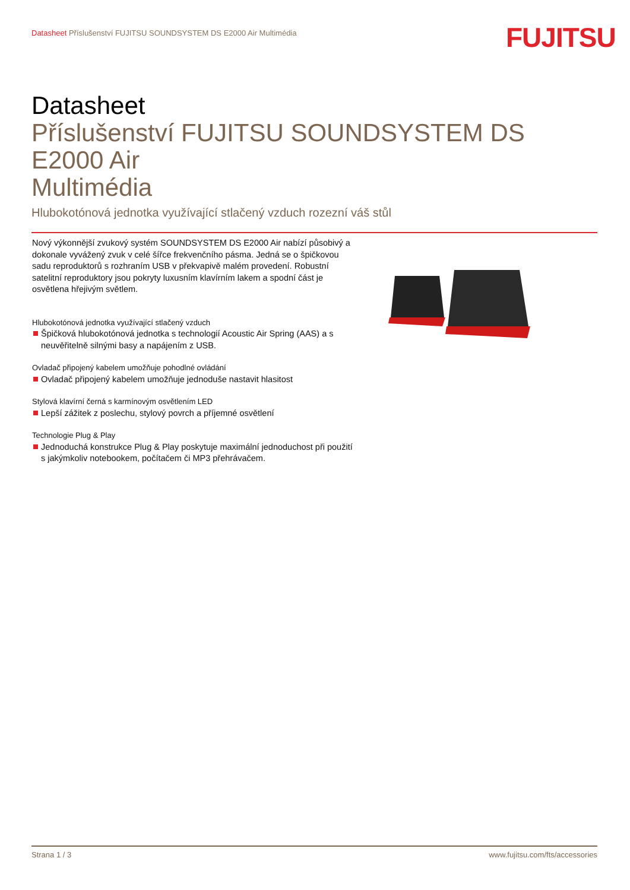Datasheet Příslušenství FUJITSU SOUNDSYSTEM DS E2000 Air Multimédia
FUJITSU
Datasheet
Příslušenství FUJITSU SOUNDSYSTEM DS E2000 Air
Multimédia
Hlubokotónová jednotka využívající stlačený vzduch rozezní váš stůl
Nový výkonnější zvukový systém SOUNDSYSTEM DS E2000 Air nabízí působivý a dokonale vyvážený zvuk v celé šířce frekvenčního pásma. Jedná se o špičkovou sadu reproduktorů s rozhraním USB v překvapivě malém provedení. Robustní satelitní reproduktory jsou pokryty luxusním klavírním lakem a spodní část je osvětlena hřejivým světlem.
Hlubokotónová jednotka využívající stlačený vzduch
Špičková hlubokotónová jednotka s technologií Acoustic Air Spring (AAS) a s neuvěřitelně silnými basy a napájením z USB.
Ovladač připojený kabelem umožňuje pohodlné ovládání
Ovladač připojený kabelem umožňuje jednoduše nastavit hlasitost
Stylová klavírní černá s karmínovým osvětlením LED
Lepší zážitek z poslechu, stylový povrch a příjemné osvětlení
Technologie Plug & Play
Jednoduchá konstrukce Plug & Play poskytuje maximální jednoduchost při použití s jakýmkoliv notebookem, počítačem či MP3 přehrávačem.
Strana 1 / 3 www.fujitsu.com/fts/accessories